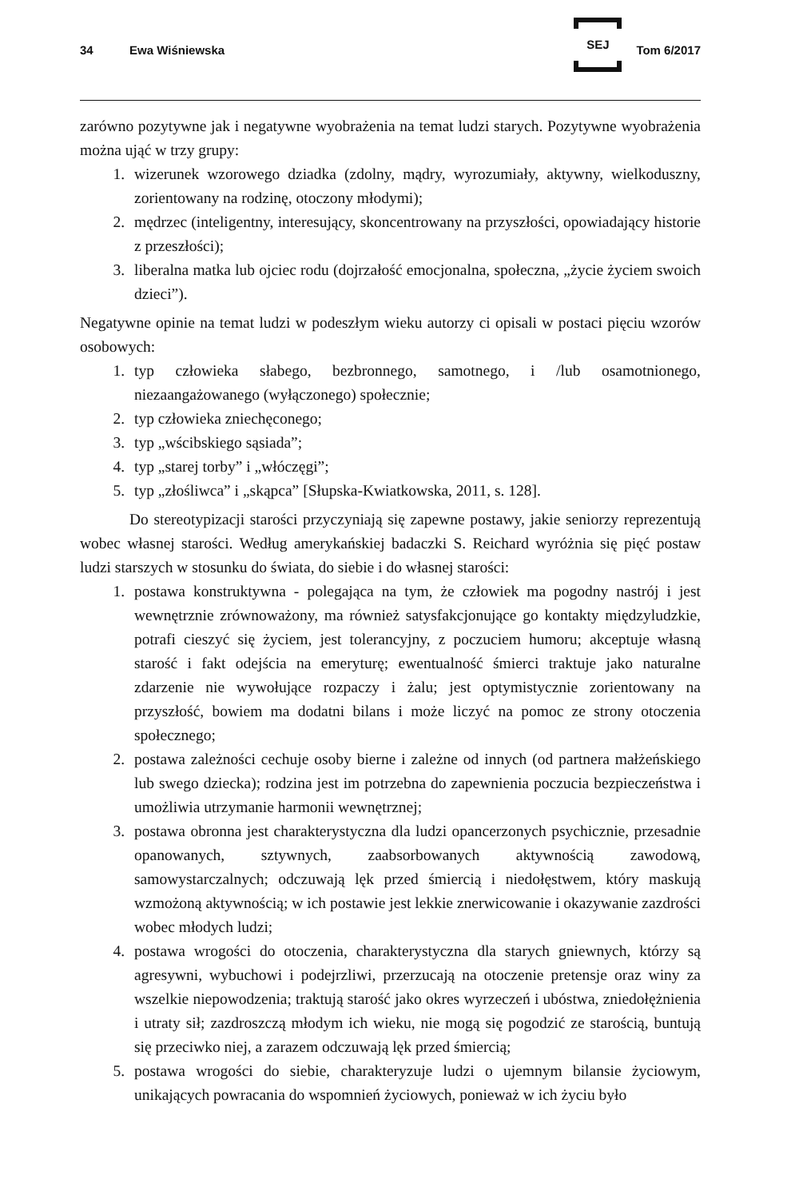34 Ewa Wiśniewska SEJ Tom 6/2017
zarówno pozytywne jak i negatywne wyobrażenia na temat ludzi starych. Pozytywne wyobrażenia można ująć w trzy grupy:
1. wizerunek wzorowego dziadka (zdolny, mądry, wyrozumiały, aktywny, wielkoduszny, zorientowany na rodzinę, otoczony młodymi);
2. mędrzec (inteligentny, interesujący, skoncentrowany na przyszłości, opowiadający historie z przeszłości);
3. liberalna matka lub ojciec rodu (dojrzałość emocjonalna, społeczna, „życie życiem swoich dzieci”).
Negatywne opinie na temat ludzi w podeszłym wieku autorzy ci opisali w postaci pięciu wzorów osobowych:
1. typ człowieka słabego, bezbronnego, samotnego, i /lub osamotnionego, niezaangażowanego (wyłączonego) społecznie;
2. typ człowieka zniechęconego;
3. typ „wścibskiego sąsiada”;
4. typ „starej torby” i „włóczęgi”;
5. typ „złośliwca” i „skąpca” [Słupska-Kwiatkowska, 2011, s. 128].
Do stereotypizacji starości przyczyniają się zapewne postawy, jakie seniorzy reprezentują wobec własnej starości. Według amerykańskiej badaczki S. Reichard wyróżnia się pięć postaw ludzi starszych w stosunku do świata, do siebie i do własnej starości:
1. postawa konstruktywna - polegająca na tym, że człowiek ma pogodny nastrój i jest wewnętrznie zrównoważony, ma również satysfakcjonujące go kontakty międzyludzkie, potrafi cieszyć się życiem, jest tolerancyjny, z poczuciem humoru; akceptuje własną starość i fakt odejścia na emeryturę; ewentualność śmierci traktuje jako naturalne zdarzenie nie wywołujące rozpaczy i żalu; jest optymistycznie zorientowany na przyszłość, bowiem ma dodatni bilans i może liczyć na pomoc ze strony otoczenia społecznego;
2. postawa zależności cechuje osoby bierne i zależne od innych (od partnera małżeńskiego lub swego dziecka); rodzina jest im potrzebna do zapewnienia poczucia bezpieczeństwa i umożliwia utrzymanie harmonii wewnętrznej;
3. postawa obronna jest charakterystyczna dla ludzi opancerzonych psychicznie, przesadnie opanowanych, sztywnych, zaabsorbowanych aktywnością zawodową, samowystarczalnych; odczuwają lęk przed śmiercią i niedołęstwem, który maskują wzmożoną aktywnością; w ich postawie jest lekkie znerwicowanie i okazywanie zazdrości wobec młodych ludzi;
4. postawa wrogości do otoczenia, charakterystyczna dla starych gniewnych, którzy są agresywni, wybuchowi i podejrzliwi, przerzucają na otoczenie pretensje oraz winy za wszelkie niepowodzenia; traktują starość jako okres wyrzeczeń i ubóstwa, zniedołężnienia i utraty sił; zazdroszczą młodym ich wieku, nie mogą się pogodzić ze starością, buntują się przeciwko niej, a zarazem odczuwają lęk przed śmiercią;
5. postawa wrogości do siebie, charakteryzuje ludzi o ujemnym bilansie życiowym, unikających powracania do wspomnień życiowych, ponieważ w ich życiu było